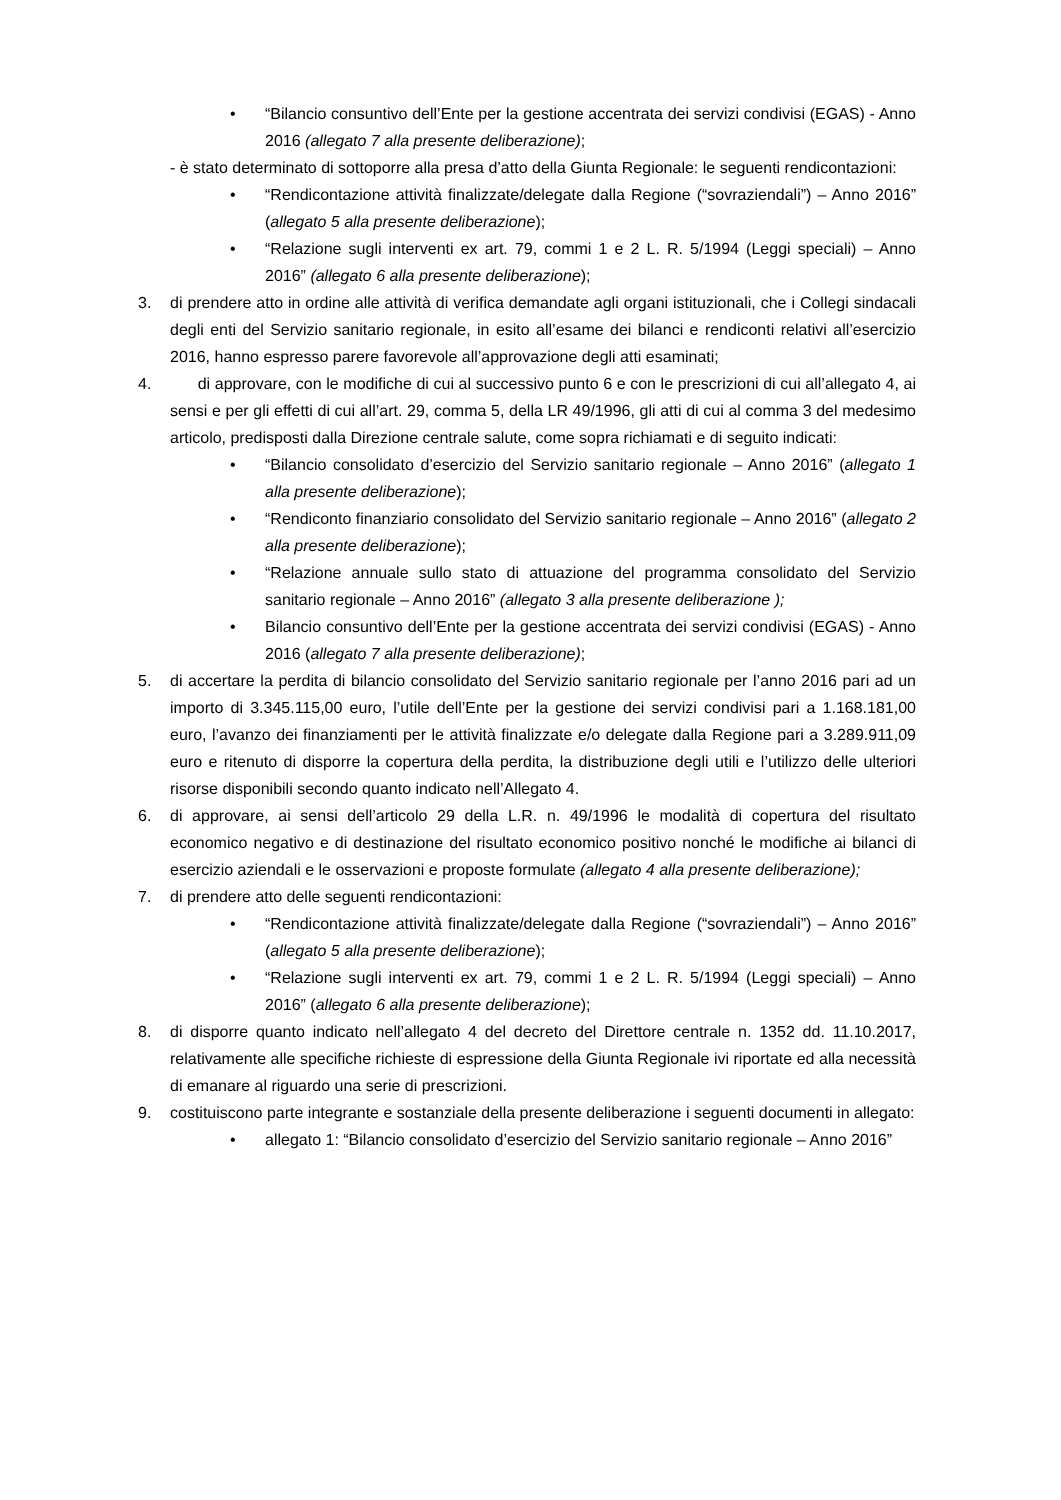• “Bilancio consuntivo dell’Ente per la gestione accentrata dei servizi condivisi (EGAS) - Anno 2016 (allegato 7 alla presente deliberazione);
- è stato determinato di sottoporre alla presa d’atto della Giunta Regionale: le seguenti rendicontazioni:
• “Rendicontazione attività finalizzate/delegate dalla Regione (“sovraziendali”) – Anno 2016” (allegato 5 alla presente deliberazione);
• “Relazione sugli interventi ex art. 79, commi 1 e 2 L. R. 5/1994 (Leggi speciali) – Anno 2016” (allegato 6 alla presente deliberazione);
3. di prendere atto in ordine alle attività di verifica demandate agli organi istituzionali, che i Collegi sindacali degli enti del Servizio sanitario regionale, in esito all’esame dei bilanci e rendiconti relativi all’esercizio 2016, hanno espresso parere favorevole all’approvazione degli atti esaminati;
4. di approvare, con le modifiche di cui al successivo punto 6 e con le prescrizioni di cui all’allegato 4, ai sensi e per gli effetti di cui all’art. 29, comma 5, della LR 49/1996, gli atti di cui al comma 3 del medesimo articolo, predisposti dalla Direzione centrale salute, come sopra richiamati e di seguito indicati:
• “Bilancio consolidato d’esercizio del Servizio sanitario regionale – Anno 2016” (allegato 1 alla presente deliberazione);
• “Rendiconto finanziario consolidato del Servizio sanitario regionale – Anno 2016” (allegato 2 alla presente deliberazione);
• “Relazione annuale sullo stato di attuazione del programma consolidato del Servizio sanitario regionale – Anno 2016” (allegato 3 alla presente deliberazione );
• Bilancio consuntivo dell’Ente per la gestione accentrata dei servizi condivisi (EGAS) - Anno 2016 (allegato 7 alla presente deliberazione);
5. di accertare la perdita di bilancio consolidato del Servizio sanitario regionale per l’anno 2016 pari ad un importo di 3.345.115,00 euro, l’utile dell’Ente per la gestione dei servizi condivisi pari a 1.168.181,00 euro, l’avanzo dei finanziamenti per le attività finalizzate e/o delegate dalla Regione pari a 3.289.911,09 euro e ritenuto di disporre la copertura della perdita, la distribuzione degli utili e l’utilizzo delle ulteriori risorse disponibili secondo quanto indicato nell’Allegato 4.
6. di approvare, ai sensi dell’articolo 29 della L.R. n. 49/1996 le modalità di copertura del risultato economico negativo e di destinazione del risultato economico positivo nonché le modifiche ai bilanci di esercizio aziendali e le osservazioni e proposte formulate (allegato 4 alla presente deliberazione);
7. di prendere atto delle seguenti rendicontazioni:
• “Rendicontazione attività finalizzate/delegate dalla Regione (“sovraziendali”) – Anno 2016” (allegato 5 alla presente deliberazione);
• “Relazione sugli interventi ex art. 79, commi 1 e 2 L. R. 5/1994 (Leggi speciali) – Anno 2016” (allegato 6 alla presente deliberazione);
8. di disporre quanto indicato nell’allegato 4 del decreto del Direttore centrale n. 1352 dd. 11.10.2017, relativamente alle specifiche richieste di espressione della Giunta Regionale ivi riportate ed alla necessità di emanare al riguardo una serie di prescrizioni.
9. costituiscono parte integrante e sostanziale della presente deliberazione i seguenti documenti in allegato:
• allegato 1: “Bilancio consolidato d’esercizio del Servizio sanitario regionale – Anno 2016”